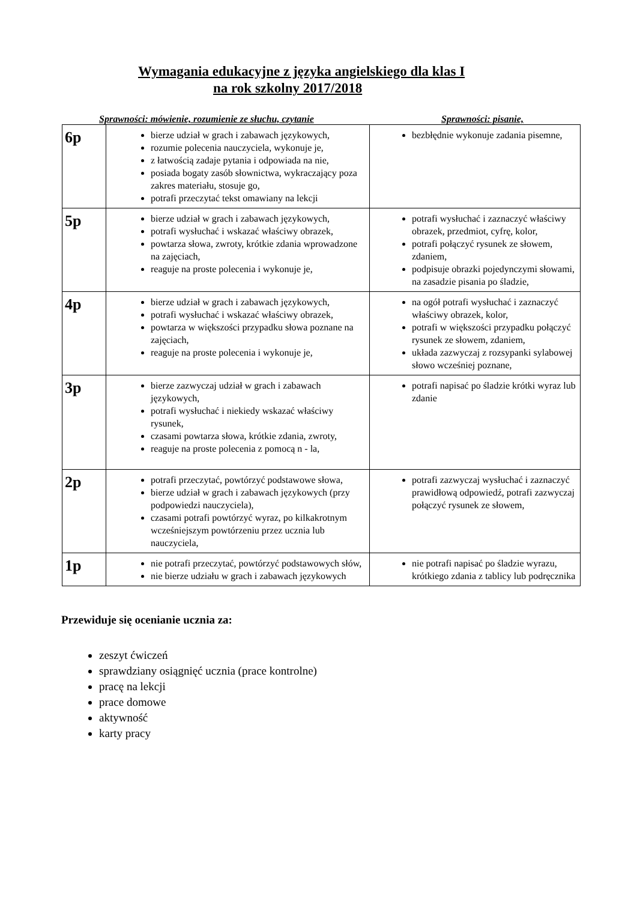Wymagania edukacyjne z języka angielskiego dla klas I
na rok szkolny 2017/2018
Sprawności: mówienie, rozumienie ze słuchu, czytanie Sprawności: pisanie,
| 6p | bierze udział w grach i zabawach językowych, rozumie polecenia nauczyciela, wykonuje je, z łatwością zadaje pytania i odpowiada na nie, posiada bogaty zasób słownictwa, wykraczający poza zakres materiału, stosuje go, potrafi przeczytać tekst omawiany na lekcji | bezbłędnie wykonuje zadania pisemne, |
| 5p | bierze udział w grach i zabawach językowych, potrafi wysłuchać i wskazać właściwy obrazek, powtarza słowa, zwroty, krótkie zdania wprowadzone na zajęciach, reaguje na proste polecenia i wykonuje je, | potrafi wysłuchać i zaznaczyć właściwy obrazek, przedmiot, cyfrę, kolor, potrafi połączyć rysunek ze słowem, zdaniem, podpisuje obrazki pojedynczymi słowami, na zasadzie pisania po śladzie, |
| 4p | bierze udział w grach i zabawach językowych, potrafi wysłuchać i wskazać właściwy obrazek, powtarza w większości przypadku słowa poznane na zajęciach, reaguje na proste polecenia i wykonuje je, | na ogół potrafi wysłuchać i zaznaczyć właściwy obrazek, kolor, potrafi w większości przypadku połączyć rysunek ze słowem, zdaniem, układa zazwyczaj z rozsypanki sylabowej słowo wcześniej poznane, |
| 3p | bierze zazwyczaj udział w grach i zabawach językowych, potrafi wysłuchać i niekiedy wskazać właściwy rysunek, czasami powtarza słowa, krótkie zdania, zwroty, reaguje na proste polecenia z pomocą n - la, | potrafi napisać po śladzie krótki wyraz lub zdanie |
| 2p | potrafi przeczytać, powtórzyć podstawowe słowa, bierze udział w grach i zabawach językowych (przy podpowiedzi nauczyciela), czasami potrafi powtórzyć wyraz, po kilkakrotnym wcześniejszym powtórzeniu przez ucznia lub nauczyciela, | potrafi zazwyczaj wysłuchać i zaznaczyć prawidłową odpowiedź, potrafi zazwyczaj połączyć rysunek ze słowem, |
| 1p | nie potrafi przeczytać, powtórzyć podstawowych słów, nie bierze udziału w grach i zabawach językowych | nie potrafi napisać po śladzie wyrazu, krótkiego zdania z tablicy lub podręcznika |
Przewiduje się ocenianie ucznia za:
zeszyt ćwiczeń
sprawdziany osiągnięć ucznia (prace kontrolne)
pracę na lekcji
prace domowe
aktywność
karty pracy